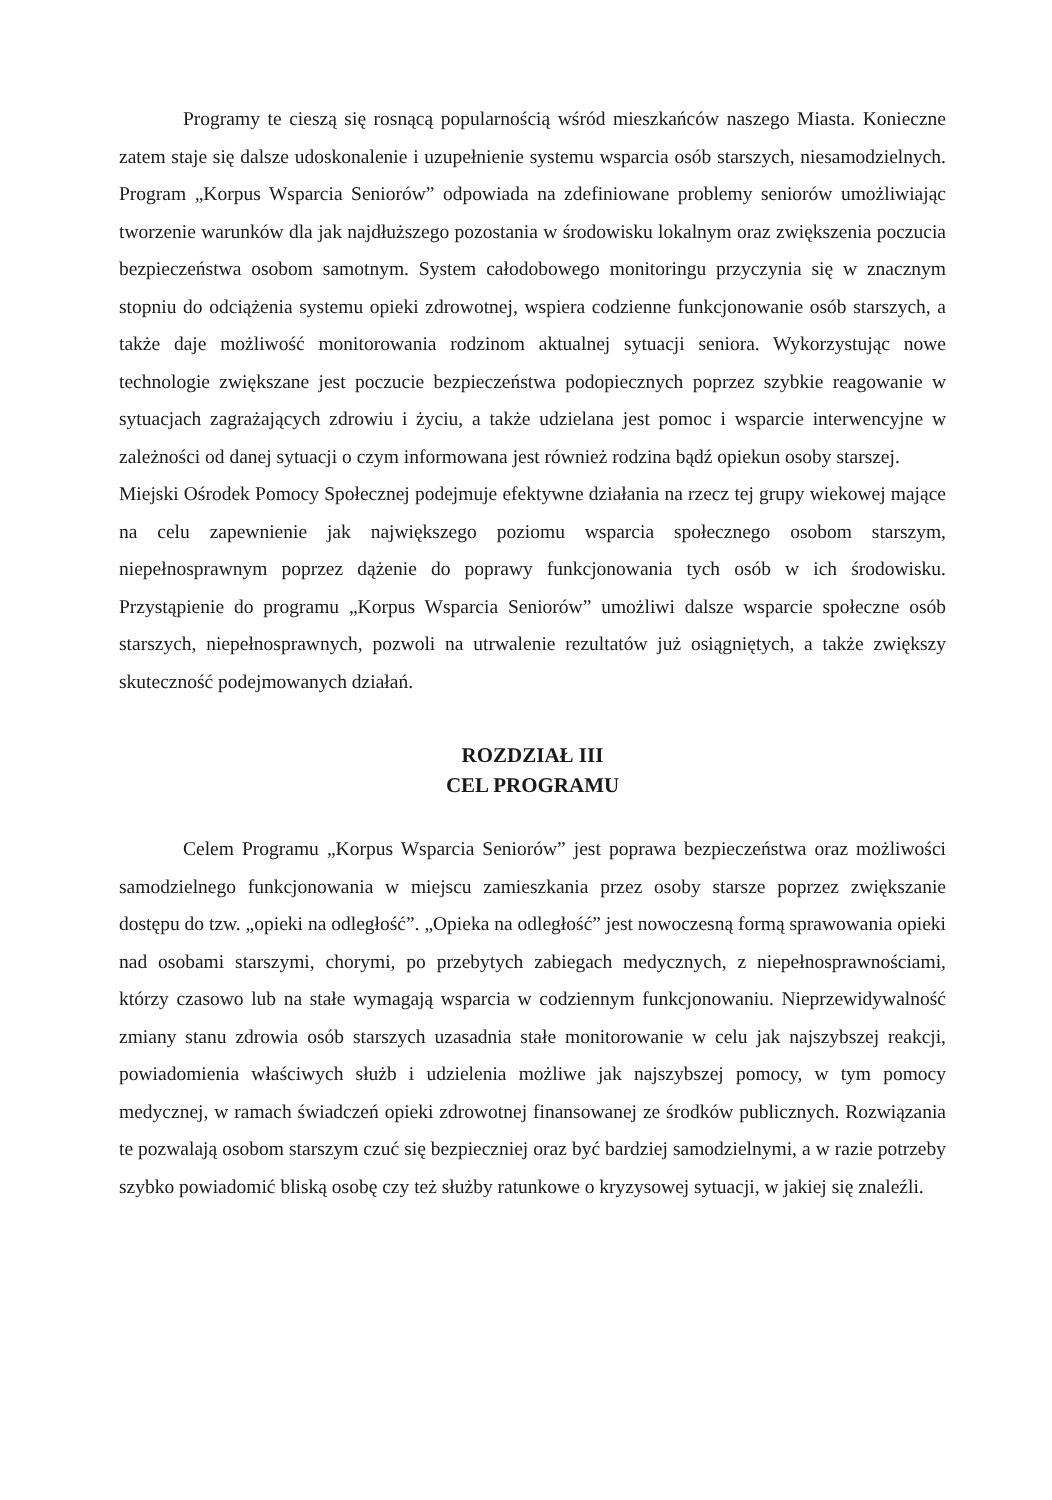Programy te cieszą się rosnącą popularnością wśród mieszkańców naszego Miasta. Konieczne zatem staje się dalsze udoskonalenie i uzupełnienie systemu wsparcia osób starszych, niesamodzielnych. Program „Korpus Wsparcia Seniorów” odpowiada na zdefiniowane problemy seniorów umożliwiając tworzenie warunków dla jak najdłuższego pozostania w środowisku lokalnym oraz zwiększenia poczucia bezpieczeństwa osobom samotnym. System całodobowego monitoringu przyczynia się w znacznym stopniu do odciążenia systemu opieki zdrowotnej, wspiera codzienne funkcjonowanie osób starszych, a także daje możliwość monitorowania rodzinom aktualnej sytuacji seniora. Wykorzystując nowe technologie zwiększane jest poczucie bezpieczeństwa podopiecznych poprzez szybkie reagowanie w sytuacjach zagrażających zdrowiu i życiu, a także udzielana jest pomoc i wsparcie interwencyjne w zależności od danej sytuacji o czym informowana jest również rodzina bądź opiekun osoby starszej.
Miejski Ośrodek Pomocy Społecznej podejmuje efektywne działania na rzecz tej grupy wiekowej mające na celu zapewnienie jak największego poziomu wsparcia społecznego osobom starszym, niepełnosprawnym poprzez dążenie do poprawy funkcjonowania tych osób w ich środowisku. Przystąpienie do programu „Korpus Wsparcia Seniorów” umożliwi dalsze wsparcie społeczne osób starszych, niepełnosprawnych, pozwoli na utrwalenie rezultatów już osiągniętych, a także zwiększy skuteczność podejmowanych działań.
ROZDZIAŁ III
CEL PROGRAMU
Celem Programu „Korpus Wsparcia Seniorów” jest poprawa bezpieczeństwa oraz możliwości samodzielnego funkcjonowania w miejscu zamieszkania przez osoby starsze poprzez zwiększanie dostępu do tzw. „opieki na odległość”. „Opieka na odległość” jest nowoczesną formą sprawowania opieki nad osobami starszymi, chorymi, po przebytych zabiegach medycznych, z niepełnosprawnościami, którzy czasowo lub na stałe wymagają wsparcia w codziennym funkcjonowaniu. Nieprzewidywalność zmiany stanu zdrowia osób starszych uzasadnia stałe monitorowanie w celu jak najszybszej reakcji, powiadomienia właściwych służb i udzielenia możliwe jak najszybszej pomocy, w tym pomocy medycznej, w ramach świadczeń opieki zdrowotnej finansowanej ze środków publicznych. Rozwiązania te pozwalają osobom starszym czuć się bezpieczniej oraz być bardziej samodzielnymi, a w razie potrzeby szybko powiadomić bliską osobę czy też służby ratunkowe o kryzysowej sytuacji, w jakiej się znaleźli.